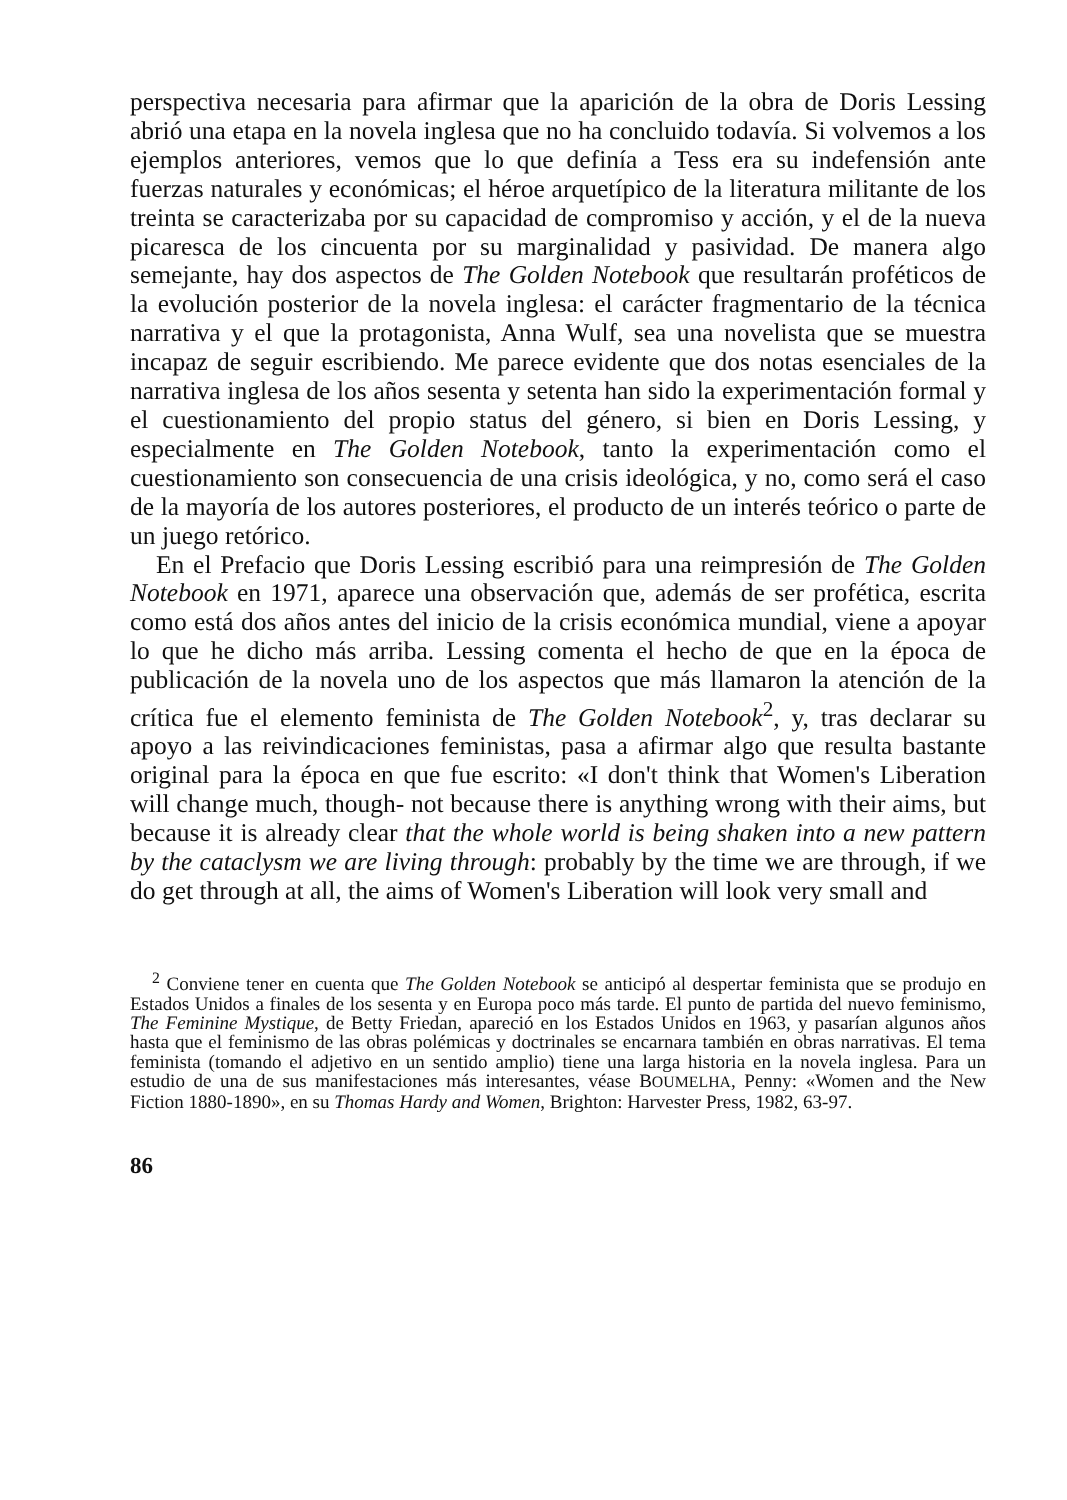perspectiva necesaria para afirmar que la aparición de la obra de Doris Lessing abrió una etapa en la novela inglesa que no ha concluido todavía. Si volvemos a los ejemplos anteriores, vemos que lo que definía a Tess era su indefensión ante fuerzas naturales y económicas; el héroe arquetípico de la literatura militante de los treinta se caracterizaba por su capacidad de compromiso y acción, y el de la nueva picaresca de los cincuenta por su marginalidad y pasividad. De manera algo semejante, hay dos aspectos de The Golden Notebook que resultarán proféticos de la evolución posterior de la novela inglesa: el carácter fragmentario de la técnica narrativa y el que la protagonista, Anna Wulf, sea una novelista que se muestra incapaz de seguir escribiendo. Me parece evidente que dos notas esenciales de la narrativa inglesa de los años sesenta y setenta han sido la experimentación formal y el cuestionamiento del propio status del género, si bien en Doris Lessing, y especialmente en The Golden Notebook, tanto la experimentación como el cuestionamiento son consecuencia de una crisis ideológica, y no, como será el caso de la mayoría de los autores posteriores, el producto de un interés teórico o parte de un juego retórico.
En el Prefacio que Doris Lessing escribió para una reimpresión de The Golden Notebook en 1971, aparece una observación que, además de ser profética, escrita como está dos años antes del inicio de la crisis económica mundial, viene a apoyar lo que he dicho más arriba. Lessing comenta el hecho de que en la época de publicación de la novela uno de los aspectos que más llamaron la atención de la crítica fue el elemento feminista de The Golden Notebook<sup>2</sup>, y, tras declarar su apoyo a las reivindicaciones feministas, pasa a afirmar algo que resulta bastante original para la época en que fue escrito: «I don't think that Women's Liberation will change much, though- not because there is anything wrong with their aims, but because it is already clear that the whole world is being shaken into a new pattern by the cataclysm we are living through: probably by the time we are through, if we do get through at all, the aims of Women's Liberation will look very small and
<sup>2</sup> Conviene tener en cuenta que The Golden Notebook se anticipó al despertar feminista que se produjo en Estados Unidos a finales de los sesenta y en Europa poco más tarde. El punto de partida del nuevo feminismo, The Feminine Mystique, de Betty Friedan, apareció en los Estados Unidos en 1963, y pasarían algunos años hasta que el feminismo de las obras polémicas y doctrinales se encarnara también en obras narrativas. El tema feminista (tomando el adjetivo en un sentido amplio) tiene una larga historia en la novela inglesa. Para un estudio de una de sus manifestaciones más interesantes, véase BOUMELHA, Penny: «Women and the New Fiction 1880-1890», en su Thomas Hardy and Women, Brighton: Harvester Press, 1982, 63-97.
86